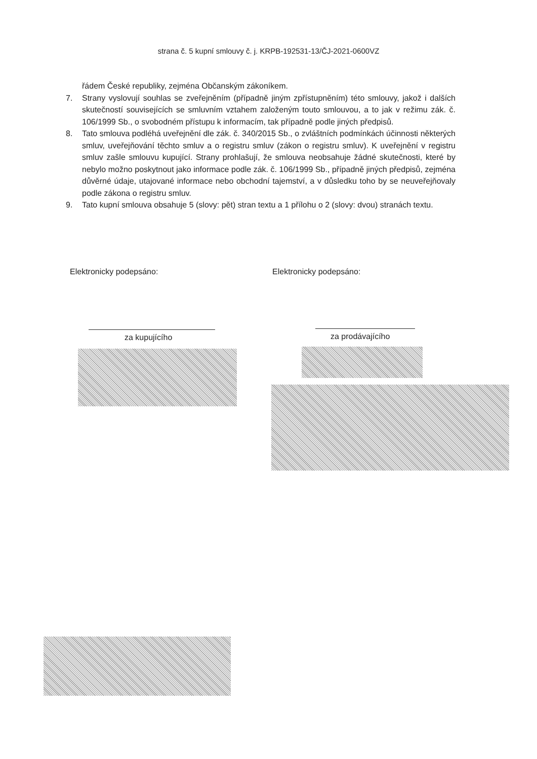strana č. 5 kupní smlouvy č. j. KRPB-192531-13/ČJ-2021-0600VZ
řádem České republiky, zejména Občanským zákoníkem.
7. Strany vyslovují souhlas se zveřejněním (případně jiným zpřístupněním) této smlouvy, jakož i dalších skutečností souvisejících se smluvním vztahem založeným touto smlouvou, a to jak v režimu zák. č. 106/1999 Sb., o svobodném přístupu k informacím, tak případně podle jiných předpisů.
8. Tato smlouva podléhá uveřejnění dle zák. č. 340/2015 Sb., o zvláštních podmínkách účinnosti některých smluv, uveřejňování těchto smluv a o registru smluv (zákon o registru smluv). K uveřejnění v registru smluv zašle smlouvu kupující. Strany prohlašují, že smlouva neobsahuje žádné skutečnosti, které by nebylo možno poskytnout jako informace podle zák. č. 106/1999 Sb., případně jiných předpisů, zejména důvěrné údaje, utajované informace nebo obchodní tajemství, a v důsledku toho by se neuveřejňovaly podle zákona o registru smluv.
9. Tato kupní smlouva obsahuje 5 (slovy: pět) stran textu a 1 přílohu o 2 (slovy: dvou) stranách textu.
Elektronicky podepsáno: Elektronicky podepsáno:
za kupujícího za prodávajícího